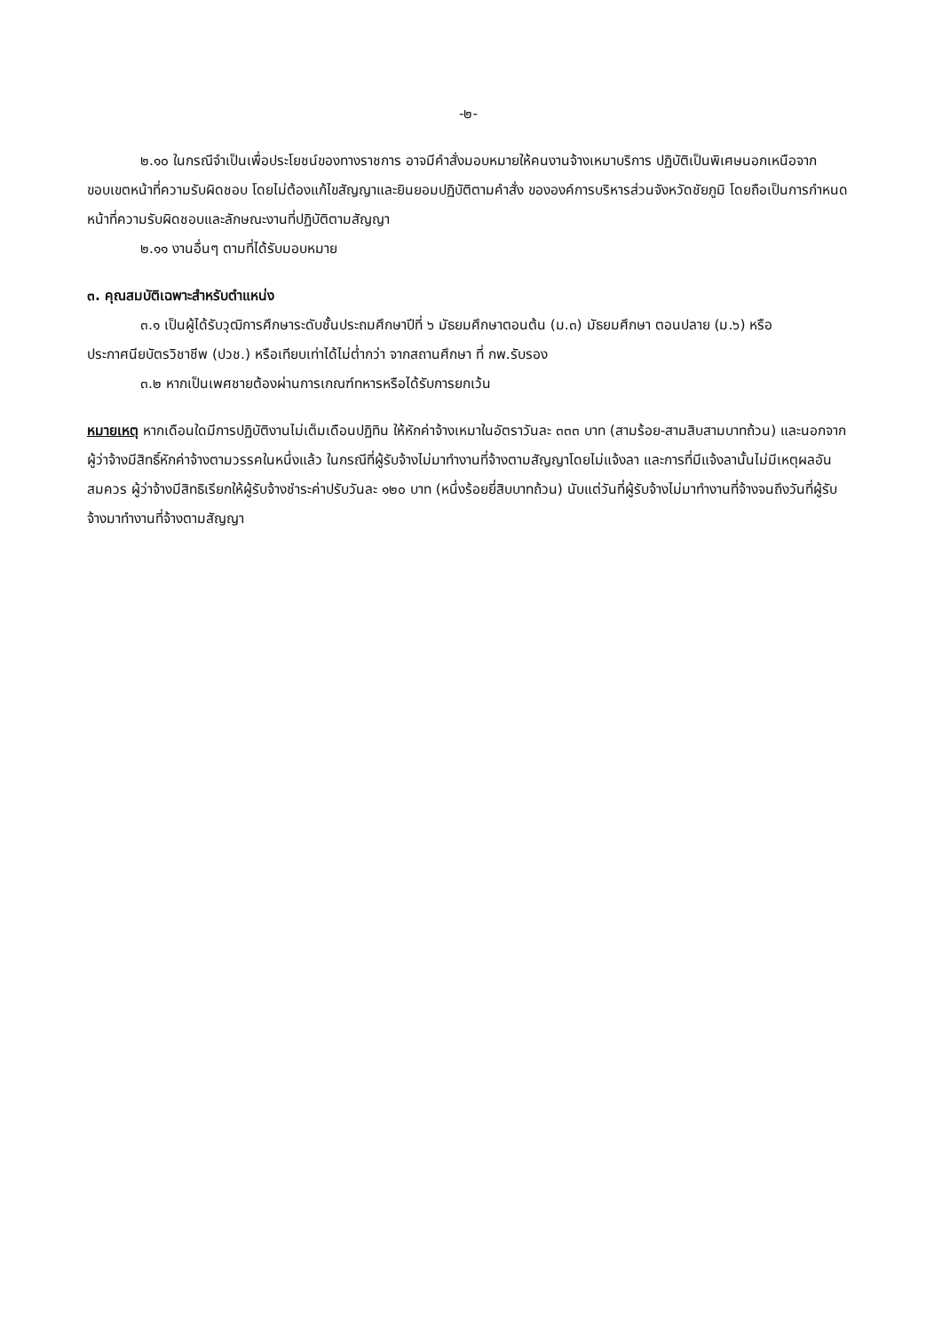-๒-
๒.๑๐ ในกรณีจำเป็นเพื่อประโยชน์ของทางราชการ อาจมีคำสั่งมอบหมายให้คนงานจ้างเหมาบริการ ปฏิบัติเป็นพิเศษนอกเหนือจากขอบเขตหน้าที่ความรับผิดชอบ โดยไม่ต้องแก้ไขสัญญาและยินยอมปฏิบัติตามคำสั่ง ขององค์การบริหารส่วนจังหวัดชัยภูมิ โดยถือเป็นการกำหนดหน้าที่ความรับผิดชอบและลักษณะงานที่ปฏิบัติตามสัญญา
๒.๑๑ งานอื่นๆ ตามที่ได้รับมอบหมาย
๓. คุณสมบัติเฉพาะสำหรับตำแหน่ง
๓.๑ เป็นผู้ได้รับวุฒิการศึกษาระดับชั้นประถมศึกษาปีที่ ๖ มัธยมศึกษาตอนต้น (ม.๓) มัธยมศึกษา ตอนปลาย (ม.๖) หรือประกาศนียบัตรวิชาชีพ (ปวช.) หรือเทียบเท่าได้ไม่ต่ำกว่า จากสถานศึกษา ที่ กพ.รับรอง
๓.๒ หากเป็นเพศชายต้องผ่านการเกณฑ์ทหารหรือได้รับการยกเว้น
หมายเหตุ หากเดือนใดมีการปฏิบัติงานไม่เต็มเดือนปฏิทิน ให้หักค่าจ้างเหมาในอัตราวันละ ๓๓๓ บาท (สามร้อย-สามสิบสามบาทถ้วน) และนอกจากผู้ว่าจ้างมีสิทธิ์หักค่าจ้างตามวรรคในหนึ่งแล้ว ในกรณีที่ผู้รับจ้างไม่มาทำงานที่จ้างตามสัญญาโดยไม่แจ้งลา และการที่มีแจ้งลานั้นไม่มีเหตุผลอันสมควร ผู้ว่าจ้างมีสิทธิเรียกให้ผู้รับจ้างชำระค่าปรับวันละ ๑๒๐ บาท (หนึ่งร้อยยี่สิบบาทถ้วน) นับแต่วันที่ผู้รับจ้างไม่มาทำงานที่จ้างจนถึงวันที่ผู้รับจ้างมาทำงานที่จ้างตามสัญญา